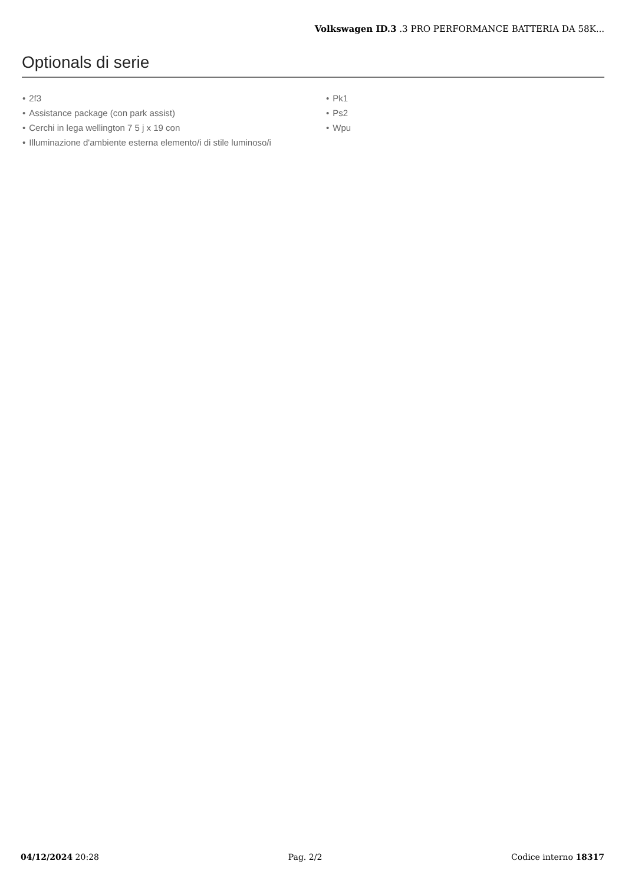Volkswagen ID.3 .3 PRO PERFORMANCE BATTERIA DA 58K...
Optionals di serie
• 2f3
• Assistance package (con park assist)
• Cerchi in lega wellington 7 5 j x 19 con
• Illuminazione d'ambiente esterna elemento/i di stile luminoso/i
• Pk1
• Ps2
• Wpu
04/12/2024 20:28 Pag. 2/2 Codice interno 18317